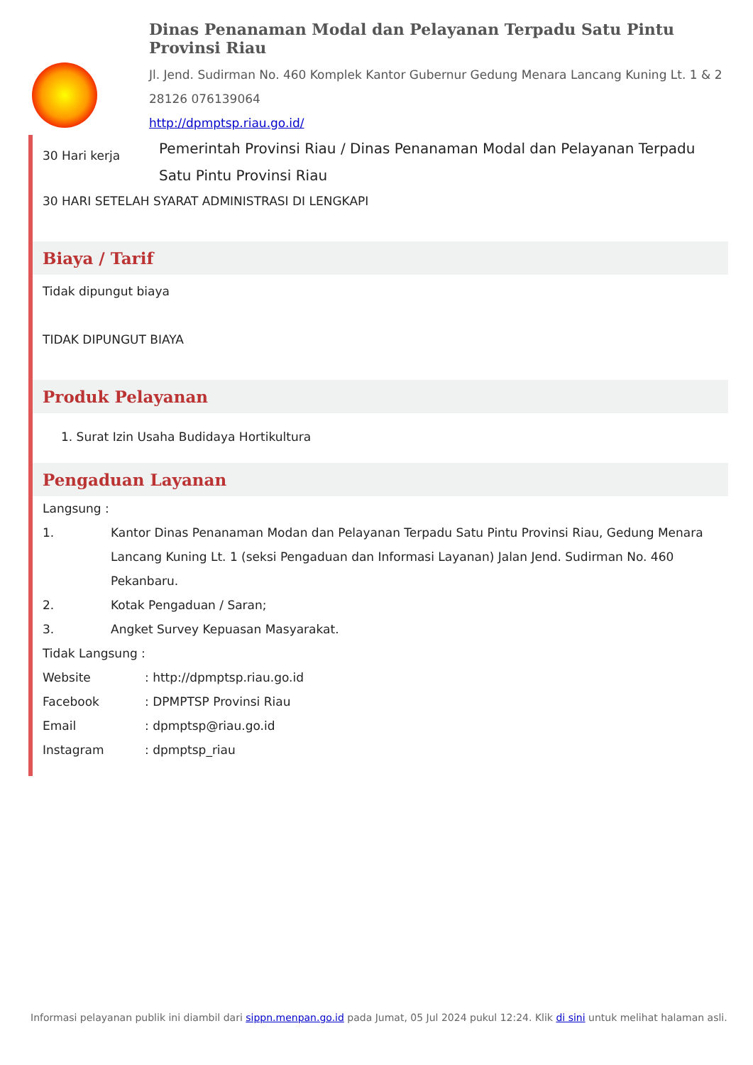Dinas Penanaman Modal dan Pelayanan Terpadu Satu Pintu Provinsi Riau
Jl. Jend. Sudirman No. 460 Komplek Kantor Gubernur Gedung Menara Lancang Kuning Lt. 1 & 2 28126 076139064
http://dpmptsp.riau.go.id/
30 Hari kerja
Pemerintah Provinsi Riau / Dinas Penanaman Modal dan Pelayanan Terpadu Satu Pintu Provinsi Riau
30 HARI SETELAH SYARAT ADMINISTRASI DI LENGKAPI
Biaya / Tarif
Tidak dipungut biaya
TIDAK DIPUNGUT BIAYA
Produk Pelayanan
1. Surat Izin Usaha Budidaya Hortikultura
Pengaduan Layanan
Langsung :
1. Kantor Dinas Penanaman Modan dan Pelayanan Terpadu Satu Pintu Provinsi Riau, Gedung Menara Lancang Kuning Lt. 1 (seksi Pengaduan dan Informasi Layanan) Jalan Jend. Sudirman No. 460 Pekanbaru.
2. Kotak Pengaduan / Saran;
3. Angket Survey Kepuasan Masyarakat.
Tidak Langsung :
Website : http://dpmptsp.riau.go.id
Facebook : DPMPTSP Provinsi Riau
Email : dpmptsp@riau.go.id
Instagram : dpmptsp_riau
Informasi pelayanan publik ini diambil dari sippn.menpan.go.id pada Jumat, 05 Jul 2024 pukul 12:24. Klik di sini untuk melihat halaman asli.